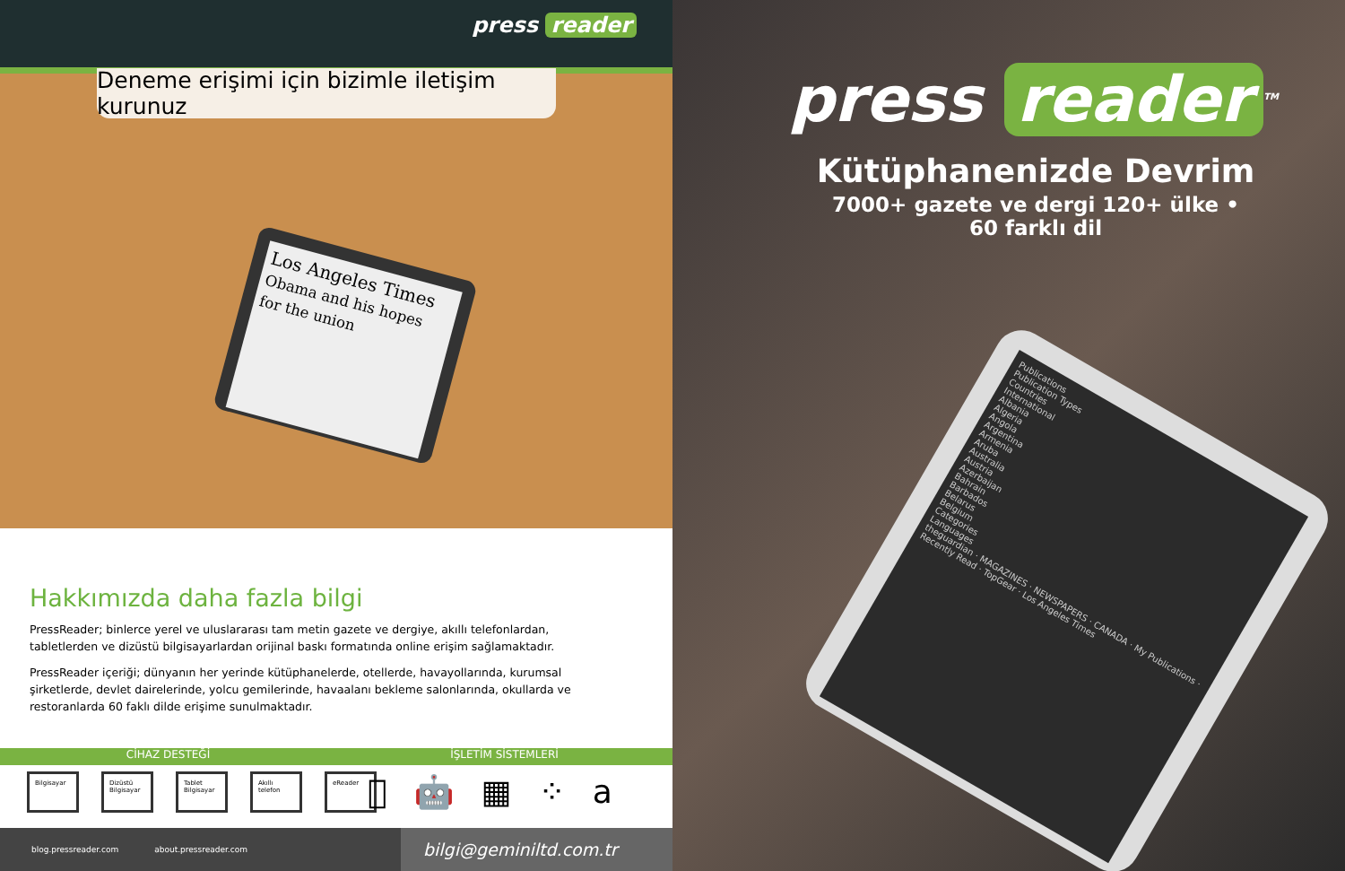press reader
Deneme erişimi için bizimle iletişim kurunuz
Los Angeles Times
Obama and his hopes for the union
Hakkımızda daha fazla bilgi
PressReader; binlerce yerel ve uluslararası tam metin gazete ve dergiye, akıllı telefonlardan, tabletlerden ve dizüstü bilgisayarlardan orijinal baskı formatında online erişim sağlamaktadır.
PressReader içeriği; dünyanın her yerinde kütüphanelerde, otellerde, havayollarında, kurumsal şirketlerde, devlet dairelerinde, yolcu gemilerinde, havaalanı bekleme salonlarında, okullarda ve restoranlarda 60 faklı dilde erişime sunulmaktadır.
CİHAZ DESTEĞİ İŞLETİM SİSTEMLERİ
Bilgisayar
Dizüstü Bilgisayar
Tablet Bilgisayar
Akıllı telefon
eReader
 🤖 ▦ ⁘ a
blog.pressreader.com about.pressreader.com
bilgi@geminiltd.com.tr
press reader<sup>TM</sup>
Kütüphanenizde Devrim
7000+ gazete ve dergi 120+ ülke •
60 farklı dil
Publications
Publication Types
Countries
International
Albania
Algeria
Angola
Argentina
Armenia
Aruba
Australia
Austria
Azerbaijan
Bahrain
Barbados
Belarus
Belgium
Categories
Languages
theguardian · MAGAZINES · NEWSPAPERS · CANADA · My Publications · Recently Read · TopGear · Los Angeles Times